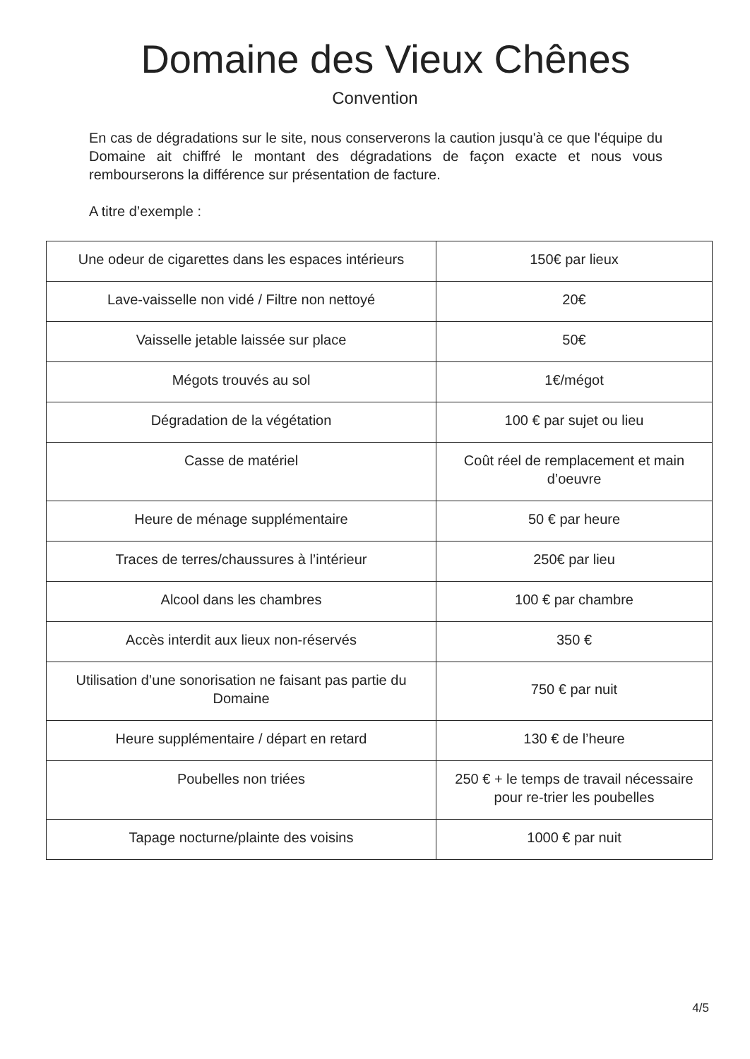Domaine des Vieux Chênes
Convention
En cas de dégradations sur le site, nous conserverons la caution jusqu'à ce que l'équipe du Domaine ait chiffré le montant des dégradations de façon exacte et nous vous rembourserons la différence sur présentation de facture.
A titre d’exemple :
| Une odeur de cigarettes dans les espaces intérieurs | 150€ par lieux |
| Lave-vaisselle non vidé / Filtre non nettoyé | 20€ |
| Vaisselle jetable laissée sur place | 50€ |
| Mégots trouvés au sol | 1€/mégot |
| Dégradation de la végétation | 100 € par sujet ou lieu |
| Casse de matériel | Coût réel de remplacement et main d’oeuvre |
| Heure de ménage supplémentaire | 50 € par heure |
| Traces de terres/chaussures à l’intérieur | 250€ par lieu |
| Alcool dans les chambres | 100 € par chambre |
| Accès interdit aux lieux non-réservés | 350 € |
| Utilisation d’une sonorisation ne faisant pas partie du Domaine | 750 € par nuit |
| Heure supplémentaire / départ en retard | 130 € de l’heure |
| Poubelles non triées | 250 € + le temps de travail nécessaire pour re-trier les poubelles |
| Tapage nocturne/plainte des voisins | 1000 € par nuit |
4/5